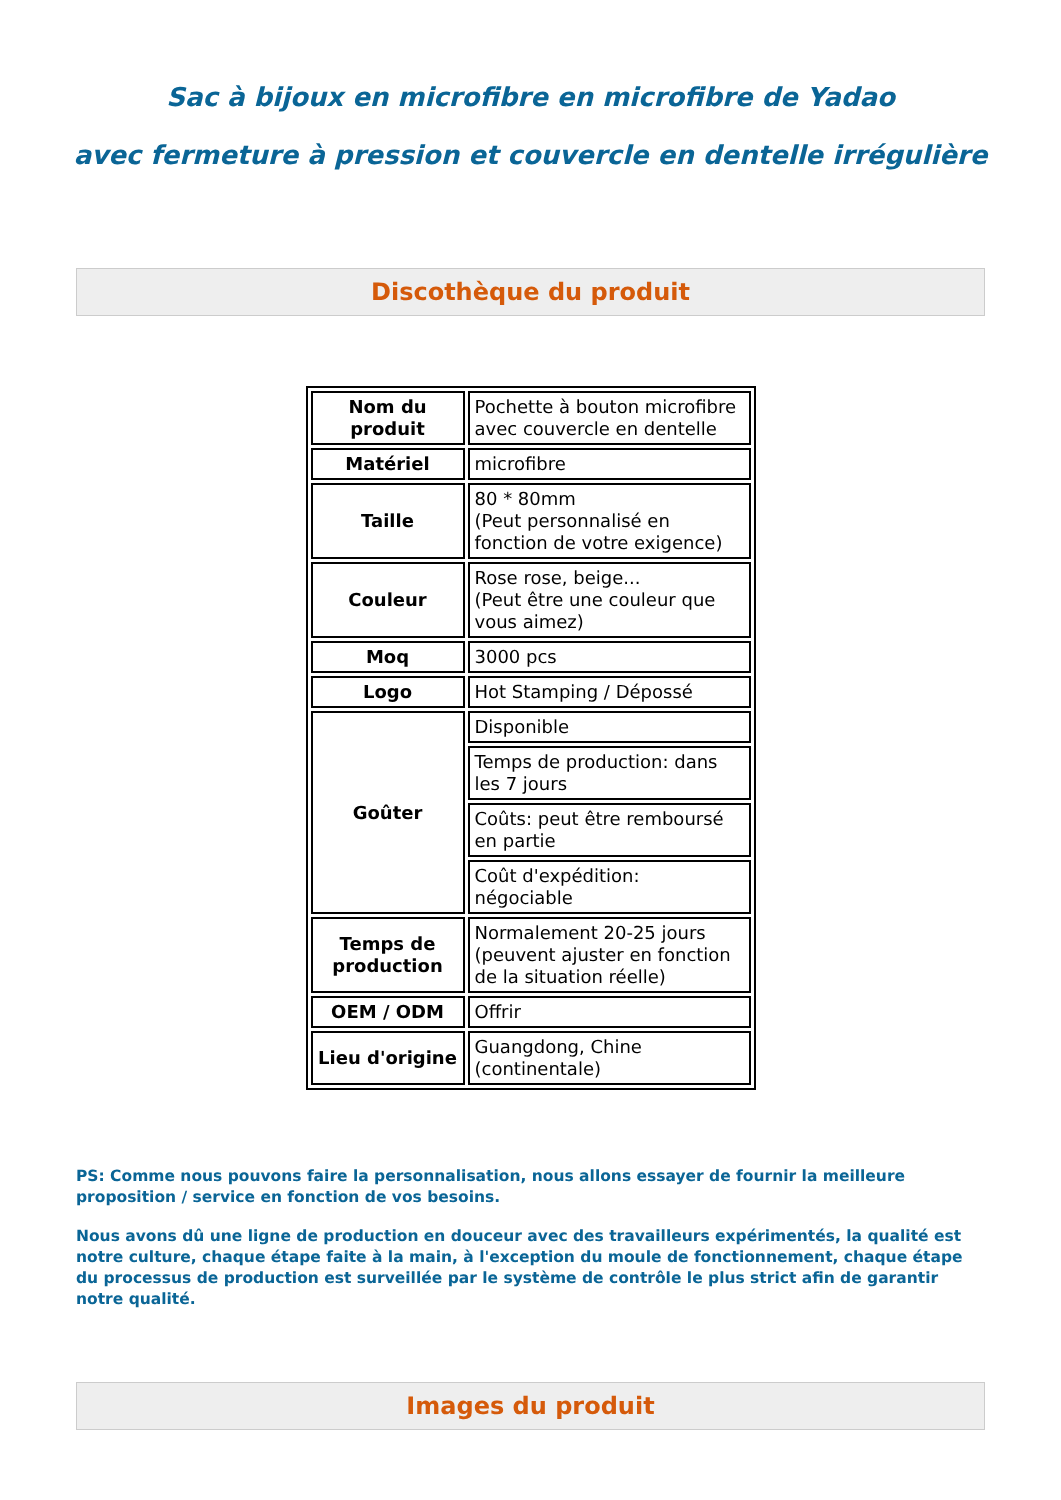Sac à bijoux en microfibre en microfibre de Yadao
avec fermeture à pression et couvercle en dentelle irrégulière
Discothèque du produit
| Nom du produit | Pochette à bouton microfibre avec couvercle en dentelle |
| Matériel | microfibre |
| Taille | 80 * 80mm (Peut personnalisé en fonction de votre exigence) |
| Couleur | Rose rose, beige... (Peut être une couleur que vous aimez) |
| Moq | 3000 pcs |
| Logo | Hot Stamping / Dépossé |
| Goûter | Disponible |
| | Temps de production: dans les 7 jours |
| | Coûts: peut être remboursé en partie |
| | Coût d'expédition: négociable |
| Temps de production | Normalement 20-25 jours (peuvent ajuster en fonction de la situation réelle) |
| OEM / ODM | Offrir |
| Lieu d'origine | Guangdong, Chine (continentale) |
PS: Comme nous pouvons faire la personnalisation, nous allons essayer de fournir la meilleure proposition / service en fonction de vos besoins.
Nous avons dû une ligne de production en douceur avec des travailleurs expérimentés, la qualité est notre culture, chaque étape faite à la main, à l'exception du moule de fonctionnement, chaque étape du processus de production est surveillée par le système de contrôle le plus strict afin de garantir notre qualité.
Images du produit